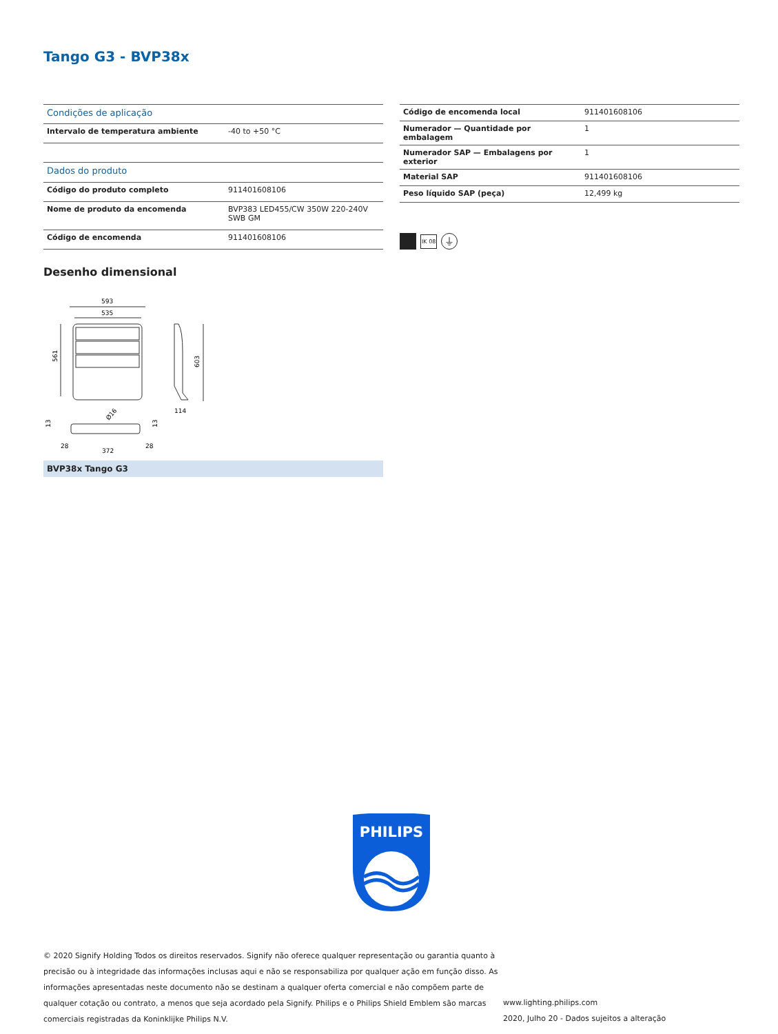Tango G3 - BVP38x
| Condições de aplicação | |
| Intervalo de temperatura ambiente | -40 to +50 °C |
| Dados do produto | |
| Código do produto completo | 911401608106 |
| Nome de produto da encomenda | BVP383 LED455/CW 350W 220-240V SWB GM |
| Código de encomenda | 911401608106 |
| Código de encomenda local | 911401608106 |
| Numerador — Quantidade por embalagem | 1 |
| Numerador SAP — Embalagens por exterior | 1 |
| Material SAP | 911401608106 |
| Peso líquido SAP (peça) | 12,499 kg |
IK 08
⏚
Desenho dimensional
593
535
561
603
114
28
372
28
Ø16
13
13
BVP38x Tango G3
PHILIPS
© 2020 Signify Holding Todos os direitos reservados. Signify não oferece qualquer representação ou garantia quanto à precisão ou à integridade das informações inclusas aqui e não se responsabiliza por qualquer ação em função disso. As informações apresentadas neste documento não se destinam a qualquer oferta comercial e não compõem parte de qualquer cotação ou contrato, a menos que seja acordado pela Signify. Philips e o Philips Shield Emblem são marcas comerciais registradas da Koninklijke Philips N.V.
www.lighting.philips.com
2020, Julho 20 - Dados sujeitos a alteração